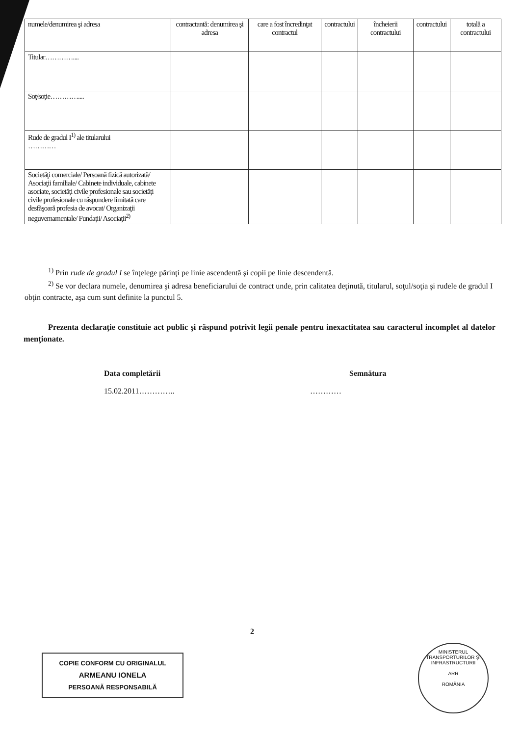| numele/denumirea şi adresa | contractantă: denumirea şi adresa | care a fost încredinţat contractul | contractului | încheierii contractului | contractului | totală a contractului |
| --- | --- | --- | --- | --- | --- | --- |
| Titular………….... | | | | | | |
| Soţ/soţie………….... | | | | | | |
| Rude de gradul I<sup>1)</sup> ale titularului ………… | | | | | | |
| Societăţi comerciale/ Persoană fizică autorizată/ Asociaţii familiale/ Cabinete individuale, cabinete asociate, societăţi civile profesionale sau societăţi civile profesionale cu răspundere limitată care desfăşoară profesia de avocat/ Organizaţii neguvernamentale/ Fundaţii/ Asociaţii<sup>2)</sup> | | | | | | |
<sup>1)</sup> Prin rude de gradul I se înţelege părinţi pe linie ascendentă şi copii pe linie descendentă.
<sup>2)</sup> Se vor declara numele, denumirea şi adresa beneficiarului de contract unde, prin calitatea deţinută, titularul, soţul/soţia şi rudele de gradul I obţin contracte, aşa cum sunt definite la punctul 5.
Prezenta declaraţie constituie act public şi răspund potrivit legii penale pentru inexactitatea sau caracterul incomplet al datelor menţionate.
Data completării
15.02.2011…………..
Semnătura
…………
2
COPIE CONFORM CU ORIGINALUL
ARMEANU IONELA
PERSOANĂ RESPONSABILĂ
MINISTERUL TRANSPORTURILOR ŞI INFRASTRUCTURII
ARR
ROMÂNIA